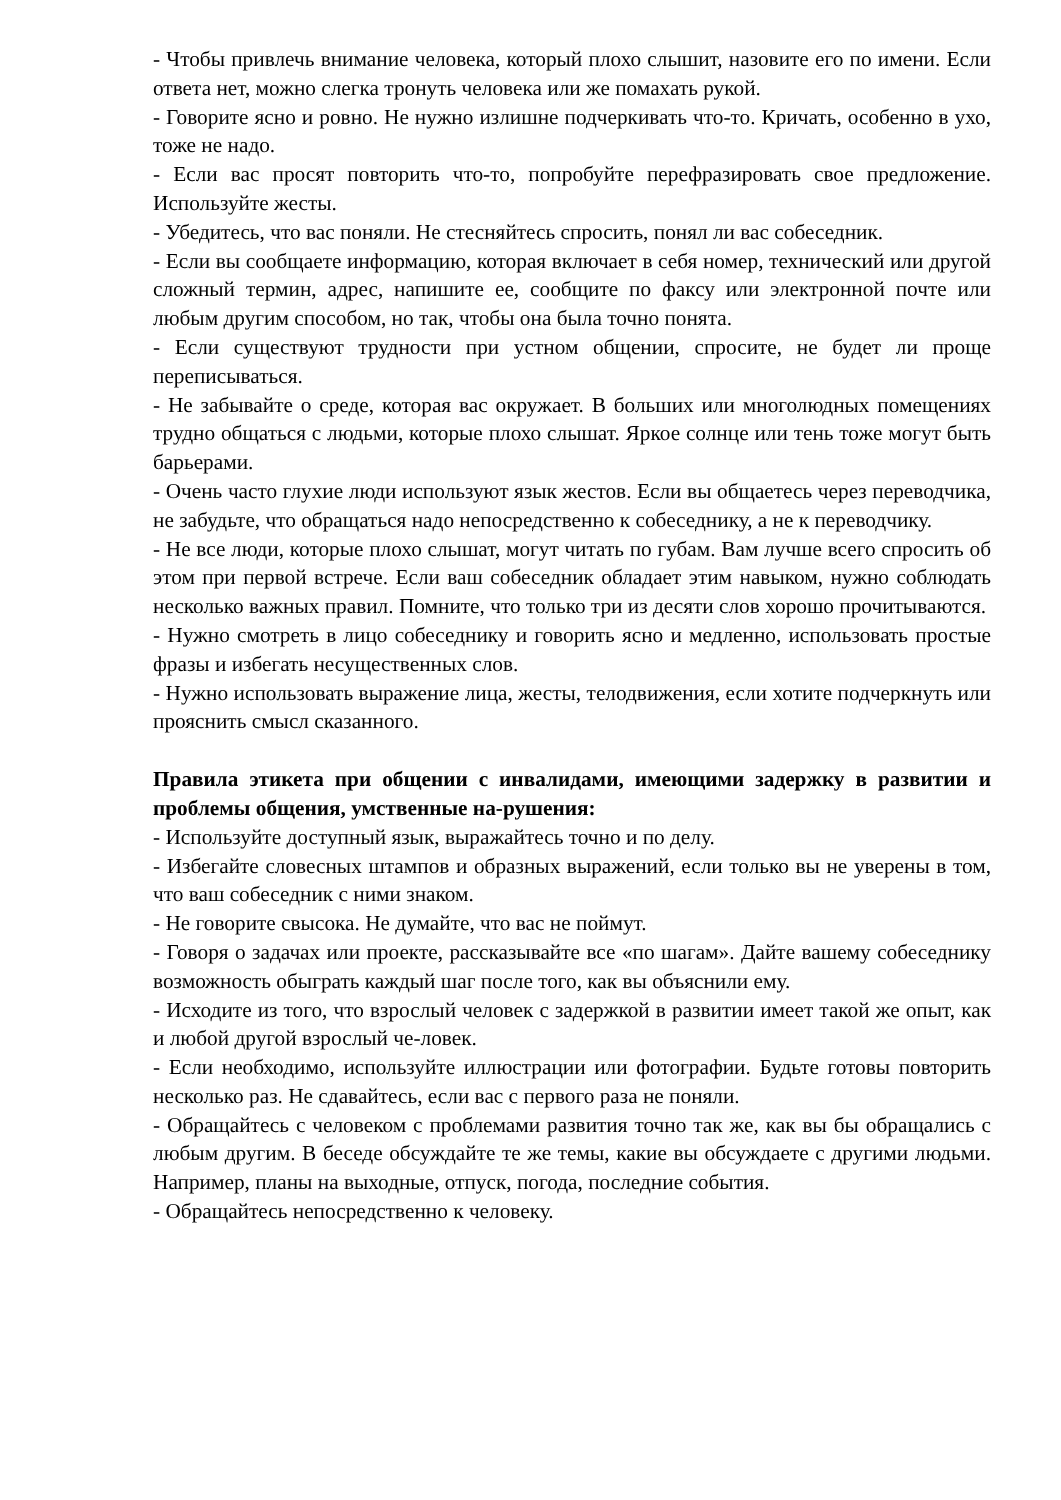- Чтобы привлечь внимание человека, который плохо слышит, назовите его по имени. Если ответа нет, можно слегка тронуть человека или же помахать рукой.
- Говорите ясно и ровно. Не нужно излишне подчеркивать что-то. Кричать, особенно в ухо, тоже не надо.
- Если вас просят повторить что-то, попробуйте перефразировать свое предложение. Используйте жесты.
- Убедитесь, что вас поняли. Не стесняйтесь спросить, понял ли вас собеседник.
- Если вы сообщаете информацию, которая включает в себя номер, технический или другой сложный термин, адрес, напишите ее, сообщите по факсу или электронной почте или любым другим способом, но так, чтобы она была точно понята.
- Если существуют трудности при устном общении, спросите, не будет ли проще переписываться.
- Не забывайте о среде, которая вас окружает. В больших или многолюдных помещениях трудно общаться с людьми, которые плохо слышат. Яркое солнце или тень тоже могут быть барьерами.
- Очень часто глухие люди используют язык жестов. Если вы общаетесь через переводчика, не забудьте, что обращаться надо непосредственно к собеседнику, а не к переводчику.
- Не все люди, которые плохо слышат, могут читать по губам. Вам лучше всего спросить об этом при первой встрече. Если ваш собеседник обладает этим навыком, нужно соблюдать несколько важных правил. Помните, что только три из десяти слов хорошо прочитываются.
- Нужно смотреть в лицо собеседнику и говорить ясно и медленно, использовать простые фразы и избегать несущественных слов.
- Нужно использовать выражение лица, жесты, телодвижения, если хотите подчеркнуть или прояснить смысл сказанного.
Правила этикета при общении с инвалидами, имеющими задержку в развитии и проблемы общения, умственные на-рушения:
- Используйте доступный язык, выражайтесь точно и по делу.
- Избегайте словесных штампов и образных выражений, если только вы не уверены в том, что ваш собеседник с ними знаком.
- Не говорите свысока. Не думайте, что вас не поймут.
- Говоря о задачах или проекте, рассказывайте все «по шагам». Дайте вашему собеседнику возможность обыграть каждый шаг после того, как вы объяснили ему.
- Исходите из того, что взрослый человек с задержкой в развитии имеет такой же опыт, как и любой другой взрослый че-ловек.
- Если необходимо, используйте иллюстрации или фотографии. Будьте готовы повторить несколько раз. Не сдавайтесь, если вас с первого раза не поняли.
- Обращайтесь с человеком с проблемами развития точно так же, как вы бы обращались с любым другим. В беседе обсуждайте те же темы, какие вы обсуждаете с другими людьми. Например, планы на выходные, отпуск, погода, последние события.
- Обращайтесь непосредственно к человеку.